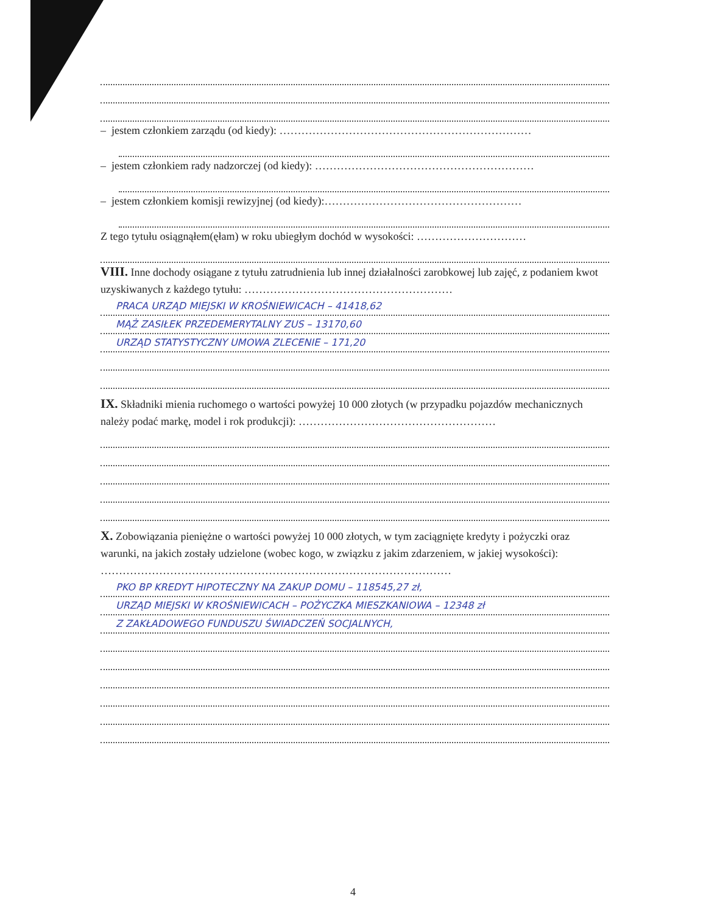– jestem członkiem zarządu (od kiedy): ……………………………………………………………
– jestem członkiem rady nadzorczej (od kiedy): ……………………………………………………
– jestem członkiem komisji rewizyjnej (od kiedy):………………………………………………
Z tego tytułu osiągnąłem(ęłam) w roku ubiegłym dochód w wysokości: …………………………
VIII. Inne dochody osiągane z tytułu zatrudnienia lub innej działalności zarobkowej lub zajęć, z podaniem kwot uzyskiwanych z każdego tytułu: …………………………………………………
PRACA URZĄD MIEJSKI W KROŚNIEWICACH – 41418,62
MĄŻ ZASIŁEK PRZEDEMERYTALNY ZUS – 13170,60
URZĄD STATYSTYCZNY UMOWA ZLECENIE – 171,20
IX. Składniki mienia ruchomego o wartości powyżej 10 000 złotych (w przypadku pojazdów mechanicznych należy podać markę, model i rok produkcji): ………………………………………………
X. Zobowiązania pieniężne o wartości powyżej 10 000 złotych, w tym zaciągnięte kredyty i pożyczki oraz warunki, na jakich zostały udzielone (wobec kogo, w związku z jakim zdarzeniem, w jakiej wysokości): ……………………………………………………………………………………
PKO BP KREDYT HIPOTECZNY NA ZAKUP DOMU – 118545,27 zł,
URZĄD MIEJSKI W KROŚNIEWICACH – POŻYCZKA MIESZKANIOWA – 12348 zł
Z ZAKŁADOWEGO FUNDUSZU ŚWIADCZEŃ SOCJALNYCH,
4